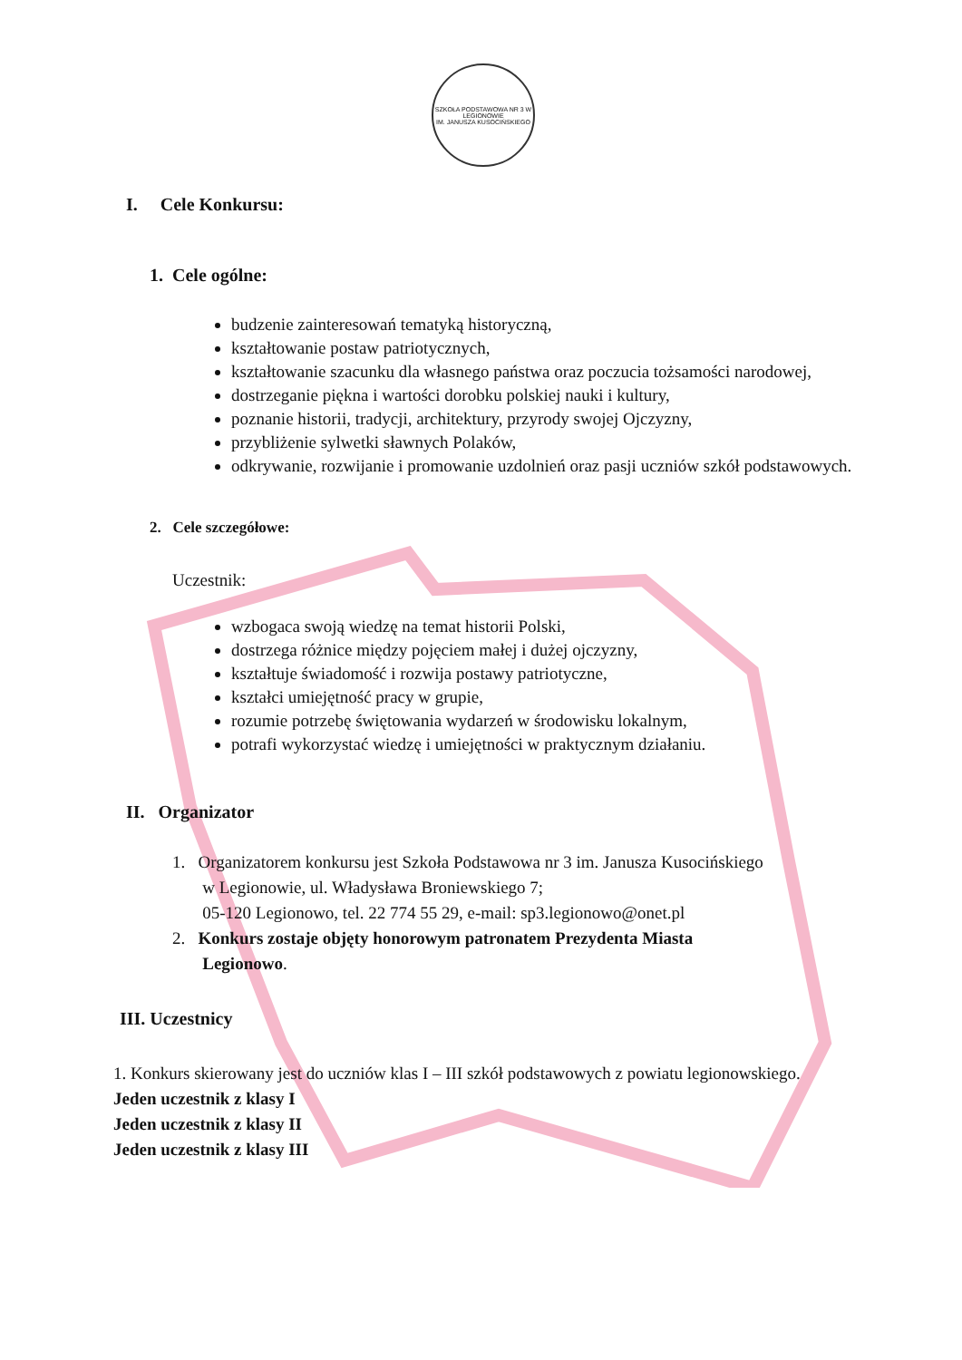SZKOŁA PODSTAWOWA NR 3 W LEGIONOWIE
IM. JANUSZA KUSOCIŃSKIEGO
I. Cele Konkursu:
1. Cele ogólne:
budzenie zainteresowań tematyką historyczną,
kształtowanie postaw patriotycznych,
kształtowanie szacunku dla własnego państwa oraz poczucia tożsamości narodowej,
dostrzeganie piękna i wartości dorobku polskiej nauki i kultury,
poznanie historii, tradycji, architektury, przyrody swojej Ojczyzny,
przybliżenie sylwetki sławnych Polaków,
odkrywanie, rozwijanie i promowanie uzdolnień oraz pasji uczniów szkół podstawowych.
2. Cele szczegółowe:
Uczestnik:
wzbogaca swoją wiedzę na temat historii Polski,
dostrzega różnice między pojęciem małej i dużej ojczyzny,
kształtuje świadomość i rozwija postawy patriotyczne,
kształci umiejętność pracy w grupie,
rozumie potrzebę świętowania wydarzeń w środowisku lokalnym,
potrafi wykorzystać wiedzę i umiejętności w praktycznym działaniu.
II. Organizator
1. Organizatorem konkursu jest Szkoła Podstawowa nr 3 im. Janusza Kusocińskiego
w Legionowie, ul. Władysława Broniewskiego 7;
05-120 Legionowo, tel. 22 774 55 29, e-mail: sp3.legionowo@onet.pl
2. Konkurs zostaje objęty honorowym patronatem Prezydenta Miasta
Legionowo.
III. Uczestnicy
1. Konkurs skierowany jest do uczniów klas I – III szkół podstawowych z powiatu legionowskiego.
Jeden uczestnik z klasy I
Jeden uczestnik z klasy II
Jeden uczestnik z klasy III